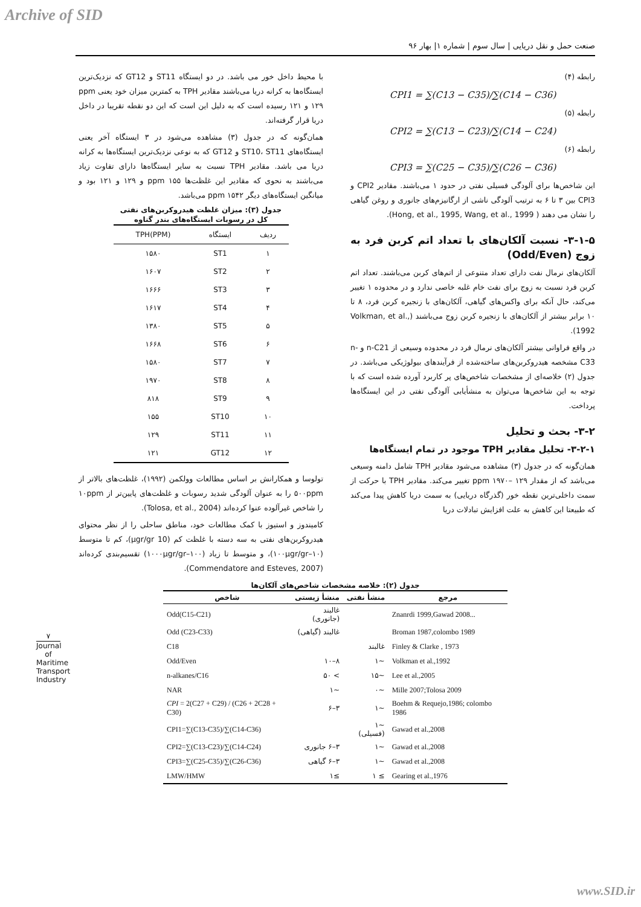Archive of SID
صنعت حمل و نقل دریایی | سال سوم | شماره ۱| بهار ۹۶
رابطه (۴)
CPI1 = ∑(C13 − C35)/∑(C14 − C36)
رابطه (۵)
CPI2 = ∑(C13 − C23)/∑(C14 − C24)
رابطه (۶)
CPI3 = ∑(C25 − C35)/∑(C26 − C36)
این شاخص‌ها برای آلودگی فسیلی نفتی در حدود ۱ می‌باشند. مقادیر CPI2 و CPI3 بین ۳ تا ۶ به ترتیب آلودگی ناشی از ارگانیزم‌های جانوری و روغن گیاهی را نشان می دهند ( Hong, et al., 1995, Wang, et al., 1999).
۳-۱-۵- نسبت آلکان‌های با تعداد اتم کربن فرد به زوج (Odd/Even)
آلکان‌های نرمال نفت دارای تعداد متنوعی از اتم‌های کربن می‌باشند. تعداد اتم کربن فرد نسبت به زوج برای نفت خام غلبه خاصی ندارد و در محدوده ۱ تغییر می‌کند، حال آنکه برای واکس‌های گیاهی، آلکان‌های با زنجیره کربن فرد، ۸ تا ۱۰ برابر بیشتر از آلکان‌های با زنجیره کربن زوج می‌باشند (Volkman, et al., 1992).
در واقع فراوانی بیشتر آلکان‌های نرمال فرد در محدوده وسیعی از n-C21 و n-C33 مشخصه هیدروکربن‌های ساخته‌شده از فرآیندهای بیولوژیکی می‌باشد. در جدول (۲) خلاصه‌ای از مشخصات شاخص‌های پر کاربرد آورده شده است که با توجه به این شاخص‌ها می‌توان به منشأیابی آلودگی نفتی در این ایستگاه‌ها پرداخت.
۳-۲- بحث و تحلیل
۳-۲-۱- تحلیل مقادیر TPH موجود در تمام ایستگاه‌ها
همان‌گونه که در جدول (۳) مشاهده می‌شود مقادیر TPH شامل دامنه وسیعی می‌باشد که از مقدار ppm ۱۹۷۰– ۱۲۹ تغییر می‌کند. مقادیر TPH با حرکت از سمت داخلی‌ترین نقطه خور (گذرگاه دریایی) به سمت دریا کاهش پیدا می‌کند که طبیعتا این کاهش به علت افزایش تبادلات دریا
با محیط داخل خور می باشد. در دو ایستگاه ST11 و GT12 که نزدیک‌ترین ایستگاه‌ها به کرانه دریا می‌باشند مقادیر TPH به کمترین میزان خود یعنی ppm ۱۲۹ و ۱۲۱ رسیده است که به دلیل این است که این دو نقطه تقریبا در داخل دریا قرار گرفته‌اند.
همان‌گونه که در جدول (۳) مشاهده می‌شود در ۳ ایستگاه آخر یعنی ایستگاه‌های ST10، ST11 و GT12 که به نوعی نزدیک‌ترین ایستگاه‌ها به کرانه دریا می باشد. مقادیر TPH نسبت به سایر ایستگاه‌ها دارای تفاوت زیاد می‌باشند به نحوی که مقادیر این غلظت‌ها ppm ۱۵۵ و ۱۲۹ و ۱۲۱ بود و میانگین ایستگاه‌های دیگر ppm ۱۵۴۲ می‌باشد.
جدول (۳): میزان غلظت هیدروکربن‌های نفتی
کل در رسوبات ایستگاه‌های بندر گناوه
| ردیف | ایستگاه | TPH(PPM) |
| --- | --- | --- |
| ۱ | ST1 | ۱۵۸۰ |
| ۲ | ST2 | ۱۶۰۷ |
| ۳ | ST3 | ۱۶۶۶ |
| ۴ | ST4 | ۱۶۱۷ |
| ۵ | ST5 | ۱۳۸۰ |
| ۶ | ST6 | ۱۶۶۸ |
| ۷ | ST7 | ۱۵۸۰ |
| ۸ | ST8 | ۱۹۷۰ |
| ۹ | ST9 | ۸۱۸ |
| ۱۰ | ST10 | ۱۵۵ |
| ۱۱ | ST11 | ۱۲۹ |
| ۱۲ | GT12 | ۱۲۱ |
تولوسا و همکارانش بر اساس مطالعات وولکمن (۱۹۹۲)، غلظت‌های بالاتر از ۵۰۰ppm را به عنوان آلودگی شدید رسوبات و غلظت‌های پایین‌تر از ۱۰ppm را شاخص غیرآلوده عنوا کرده‌اند (Tolosa, et al., 2004).
کامیندوز و استیوز با کمک مطالعات خود، مناطق ساحلی را از نظر محتوای هیدروکربن‌های نفتی به سه دسته با غلظت کم (10 μgr/gr)، کم تا متوسط (۱۰–۱۰۰μgr/gr)، و متوسط تا زیاد (۱۰۰–۱۰۰۰μgr/gr) تقسیم‌بندی کرده‌اند (Commendatore and Esteves, 2007).
جدول (۲): خلاصه مشخصات شاخص‌های آلکان‌ها
| مرجع | منشأ نفتی | منشأ زیستی | شاخص |
| --- | --- | --- | --- |
| Znanrdi 1999,Gawad 2008... | | غالبند (جانوری) | Odd(C15-C21) |
| Broman 1987,colombo 1989 | | غالبند (گیاهی) | Odd (C23-C33) |
| Finley & Clarke , 1973 | غالبند | | C18 |
| Volkman et al.,1992 | ~۱ | ۸–۱۰ | Odd/Even |
| Lee et al.,2005 | ~۱۵ | > ۵۰ | n-alkanes/C16 |
| Mille 2007;Tolosa 2009 | ~۰ | ~۱ | NAR |
| Boehm & Requejo,1986; colombo 1986 | ~۱ | ۳–۶ | CPI = 2(C27 + C29) / (C26 + 2C28 + C30) |
| Gawad et al.,2008 | ~۱ (فسیلی) | | CPI1=∑(C13-C35)/∑(C14-C36) |
| Gawad et al.,2008 | ~۱ | ۳–۶ جانوری | CPI2=∑(C13-C23)/∑(C14-C24) |
| Gawad et al.,2008 | ~۱ | ۳–۶ گیاهی | CPI3=∑(C25-C35)/∑(C26-C36) |
| Gearing et al.,1976 | ≥ ۱ | ≥۱ | LMW/HMW |
۷
Journal of Maritime Transport Industry
www.SID.ir